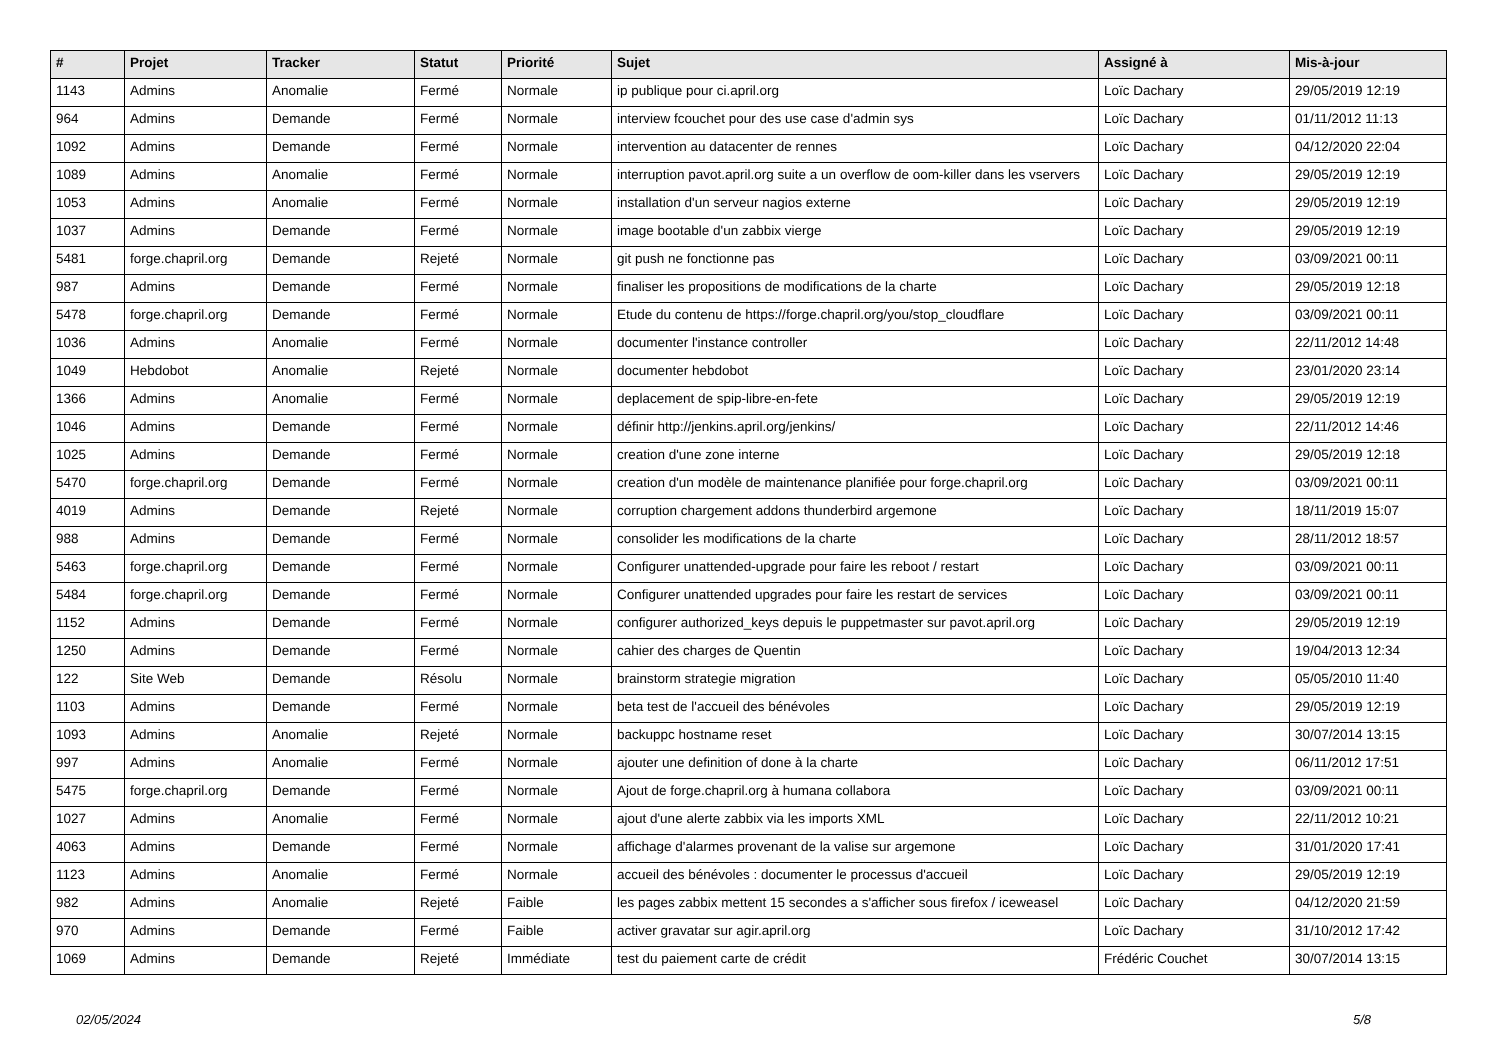| # | Projet | Tracker | Statut | Priorité | Sujet | Assigné à | Mis-à-jour |
| --- | --- | --- | --- | --- | --- | --- | --- |
| 1143 | Admins | Anomalie | Fermé | Normale | ip publique pour ci.april.org | Loïc Dachary | 29/05/2019 12:19 |
| 964 | Admins | Demande | Fermé | Normale | interview fcouchet pour des use case d'admin sys | Loïc Dachary | 01/11/2012 11:13 |
| 1092 | Admins | Demande | Fermé | Normale | intervention au datacenter de rennes | Loïc Dachary | 04/12/2020 22:04 |
| 1089 | Admins | Anomalie | Fermé | Normale | interruption pavot.april.org suite a un overflow de oom-killer dans les vservers | Loïc Dachary | 29/05/2019 12:19 |
| 1053 | Admins | Anomalie | Fermé | Normale | installation d'un serveur nagios externe | Loïc Dachary | 29/05/2019 12:19 |
| 1037 | Admins | Demande | Fermé | Normale | image bootable d'un zabbix vierge | Loïc Dachary | 29/05/2019 12:19 |
| 5481 | forge.chapril.org | Demande | Rejeté | Normale | git push ne fonctionne pas | Loïc Dachary | 03/09/2021 00:11 |
| 987 | Admins | Demande | Fermé | Normale | finaliser les propositions de modifications de la charte | Loïc Dachary | 29/05/2019 12:18 |
| 5478 | forge.chapril.org | Demande | Fermé | Normale | Etude du contenu de https://forge.chapril.org/you/stop_cloudflare | Loïc Dachary | 03/09/2021 00:11 |
| 1036 | Admins | Anomalie | Fermé | Normale | documenter l'instance controller | Loïc Dachary | 22/11/2012 14:48 |
| 1049 | Hebdobot | Anomalie | Rejeté | Normale | documenter hebdobot | Loïc Dachary | 23/01/2020 23:14 |
| 1366 | Admins | Anomalie | Fermé | Normale | deplacement de spip-libre-en-fete | Loïc Dachary | 29/05/2019 12:19 |
| 1046 | Admins | Demande | Fermé | Normale | définir http://jenkins.april.org/jenkins/ | Loïc Dachary | 22/11/2012 14:46 |
| 1025 | Admins | Demande | Fermé | Normale | creation d'une zone interne | Loïc Dachary | 29/05/2019 12:18 |
| 5470 | forge.chapril.org | Demande | Fermé | Normale | creation d'un modèle de maintenance planifiée pour forge.chapril.org | Loïc Dachary | 03/09/2021 00:11 |
| 4019 | Admins | Demande | Rejeté | Normale | corruption chargement addons thunderbird argemone | Loïc Dachary | 18/11/2019 15:07 |
| 988 | Admins | Demande | Fermé | Normale | consolider les modifications de la charte | Loïc Dachary | 28/11/2012 18:57 |
| 5463 | forge.chapril.org | Demande | Fermé | Normale | Configurer unattended-upgrade pour faire les reboot / restart | Loïc Dachary | 03/09/2021 00:11 |
| 5484 | forge.chapril.org | Demande | Fermé | Normale | Configurer unattended upgrades pour faire les restart de services | Loïc Dachary | 03/09/2021 00:11 |
| 1152 | Admins | Demande | Fermé | Normale | configurer authorized_keys depuis le puppetmaster sur pavot.april.org | Loïc Dachary | 29/05/2019 12:19 |
| 1250 | Admins | Demande | Fermé | Normale | cahier des charges de Quentin | Loïc Dachary | 19/04/2013 12:34 |
| 122 | Site Web | Demande | Résolu | Normale | brainstorm strategie migration | Loïc Dachary | 05/05/2010 11:40 |
| 1103 | Admins | Demande | Fermé | Normale | beta test de l'accueil des bénévoles | Loïc Dachary | 29/05/2019 12:19 |
| 1093 | Admins | Anomalie | Rejeté | Normale | backuppc hostname reset | Loïc Dachary | 30/07/2014 13:15 |
| 997 | Admins | Anomalie | Fermé | Normale | ajouter une definition of done à la charte | Loïc Dachary | 06/11/2012 17:51 |
| 5475 | forge.chapril.org | Demande | Fermé | Normale | Ajout de forge.chapril.org à humana collabora | Loïc Dachary | 03/09/2021 00:11 |
| 1027 | Admins | Anomalie | Fermé | Normale | ajout d'une alerte zabbix via les imports XML | Loïc Dachary | 22/11/2012 10:21 |
| 4063 | Admins | Demande | Fermé | Normale | affichage d'alarmes provenant de la valise sur argemone | Loïc Dachary | 31/01/2020 17:41 |
| 1123 | Admins | Anomalie | Fermé | Normale | accueil des bénévoles : documenter le processus d'accueil | Loïc Dachary | 29/05/2019 12:19 |
| 982 | Admins | Anomalie | Rejeté | Faible | les pages zabbix mettent 15 secondes a s'afficher sous firefox / iceweasel | Loïc Dachary | 04/12/2020 21:59 |
| 970 | Admins | Demande | Fermé | Faible | activer gravatar sur agir.april.org | Loïc Dachary | 31/10/2012 17:42 |
| 1069 | Admins | Demande | Rejeté | Immédiate | test du paiement carte de crédit | Frédéric Couchet | 30/07/2014 13:15 |
02/05/2024 5/8